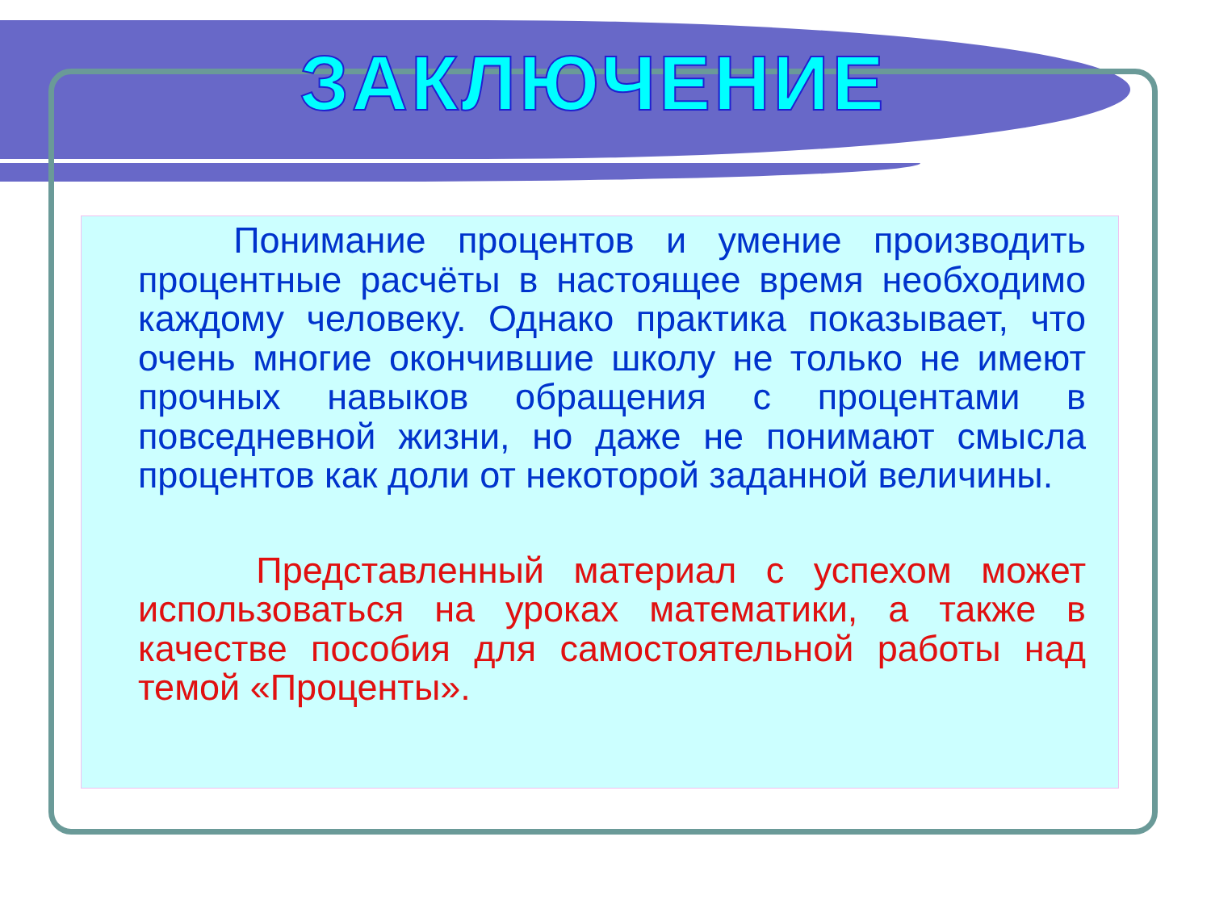ЗАКЛЮЧЕНИЕ
Понимание процентов и умение производить процентные расчёты в настоящее время необходимо каждому человеку. Однако практика показывает, что очень многие окончившие школу не только не имеют прочных навыков обращения с процентами в повседневной жизни, но даже не понимают смысла процентов как доли от некоторой заданной величины.
Представленный материал с успехом может использоваться на уроках математики, а также в качестве пособия для самостоятельной работы над темой «Проценты».